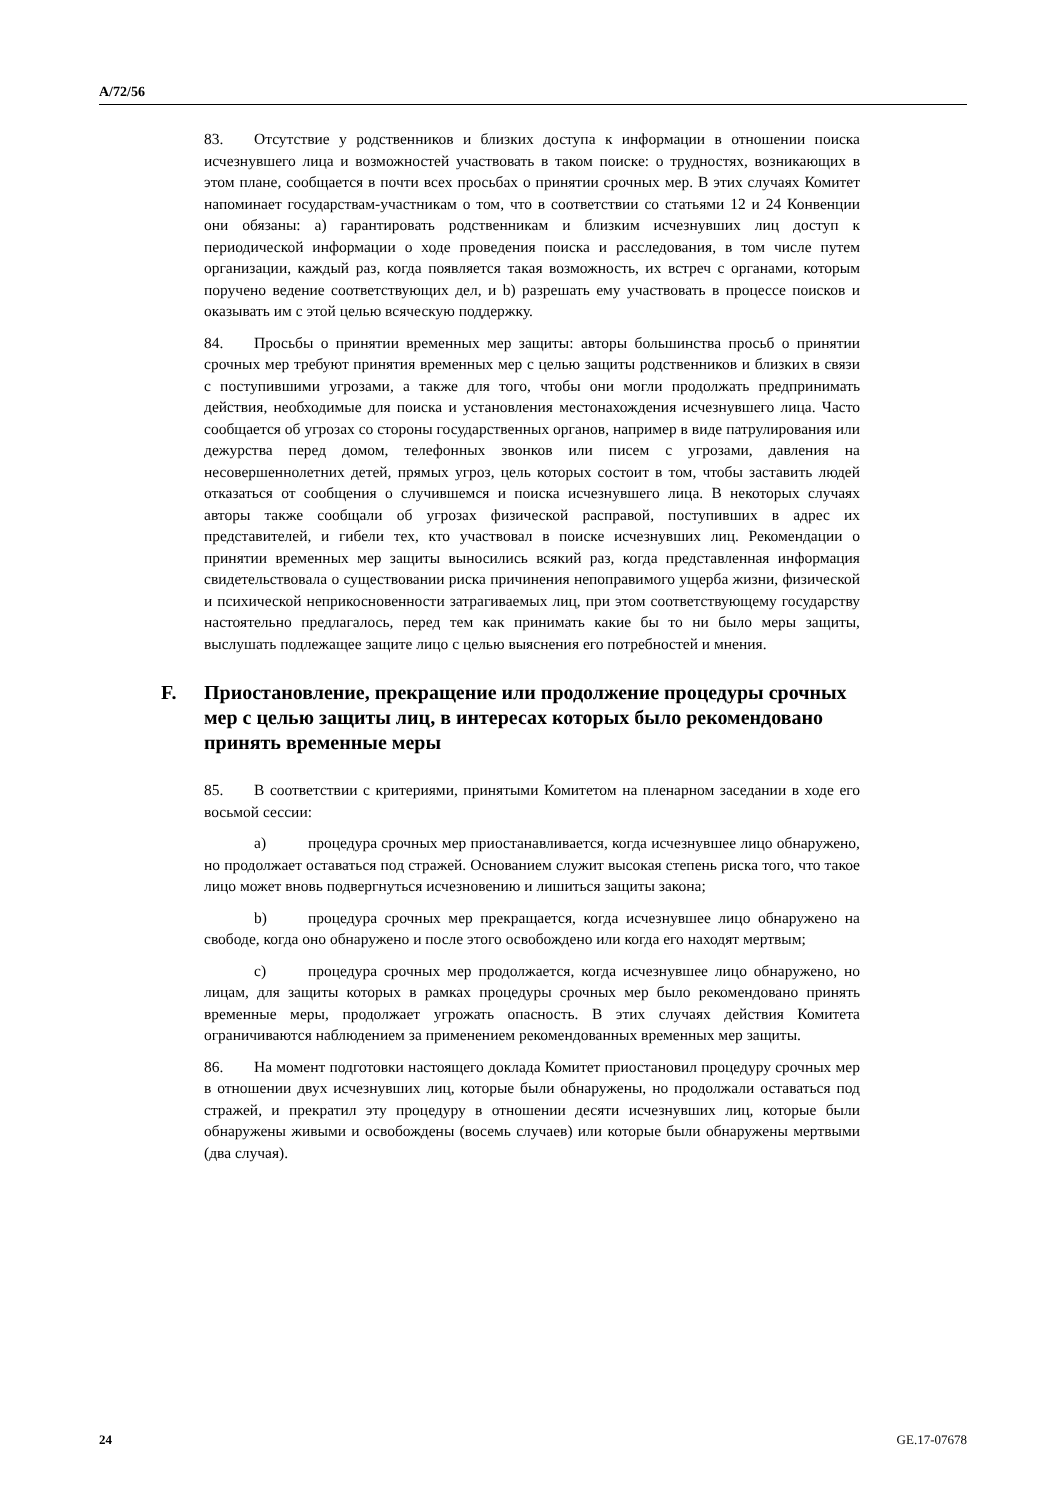A/72/56
83. Отсутствие у родственников и близких доступа к информации в отношении поиска исчезнувшего лица и возможностей участвовать в таком поиске: о трудностях, возникающих в этом плане, сообщается в почти всех просьбах о принятии срочных мер. В этих случаях Комитет напоминает государствам-участникам о том, что в соответствии со статьями 12 и 24 Конвенции они обязаны: a) гарантировать родственникам и близким исчезнувших лиц доступ к периодической информации о ходе проведения поиска и расследования, в том числе путем организации, каждый раз, когда появляется такая возможность, их встреч с органами, которым поручено ведение соответствующих дел, и b) разрешать ему участвовать в процессе поисков и оказывать им с этой целью всяческую поддержку.
84. Просьбы о принятии временных мер защиты: авторы большинства просьб о принятии срочных мер требуют принятия временных мер с целью защиты родственников и близких в связи с поступившими угрозами, а также для того, чтобы они могли продолжать предпринимать действия, необходимые для поиска и установления местонахождения исчезнувшего лица. Часто сообщается об угрозах со стороны государственных органов, например в виде патрулирования или дежурства перед домом, телефонных звонков или писем с угрозами, давления на несовершеннолетних детей, прямых угроз, цель которых состоит в том, чтобы заставить людей отказаться от сообщения о случившемся и поиска исчезнувшего лица. В некоторых случаях авторы также сообщали об угрозах физической расправой, поступивших в адрес их представителей, и гибели тех, кто участвовал в поиске исчезнувших лиц. Рекомендации о принятии временных мер защиты выносились всякий раз, когда представленная информация свидетельствовала о существовании риска причинения непоправимого ущерба жизни, физической и психической неприкосновенности затрагиваемых лиц, при этом соответствующему государству настоятельно предлагалось, перед тем как принимать какие бы то ни было меры защиты, выслушать подлежащее защите лицо с целью выяснения его потребностей и мнения.
F. Приостановление, прекращение или продолжение процедуры срочных мер с целью защиты лиц, в интересах которых было рекомендовано принять временные меры
85. В соответствии с критериями, принятыми Комитетом на пленарном заседании в ходе его восьмой сессии:
a) процедура срочных мер приостанавливается, когда исчезнувшее лицо обнаружено, но продолжает оставаться под стражей. Основанием служит высокая степень риска того, что такое лицо может вновь подвергнуться исчезновению и лишиться защиты закона;
b) процедура срочных мер прекращается, когда исчезнувшее лицо обнаружено на свободе, когда оно обнаружено и после этого освобождено или когда его находят мертвым;
c) процедура срочных мер продолжается, когда исчезнувшее лицо обнаружено, но лицам, для защиты которых в рамках процедуры срочных мер было рекомендовано принять временные меры, продолжает угрожать опасность. В этих случаях действия Комитета ограничиваются наблюдением за применением рекомендованных временных мер защиты.
86. На момент подготовки настоящего доклада Комитет приостановил процедуру срочных мер в отношении двух исчезнувших лиц, которые были обнаружены, но продолжали оставаться под стражей, и прекратил эту процедуру в отношении десяти исчезнувших лиц, которые были обнаружены живыми и освобождены (восемь случаев) или которые были обнаружены мертвыми (два случая).
24 GE.17-07678